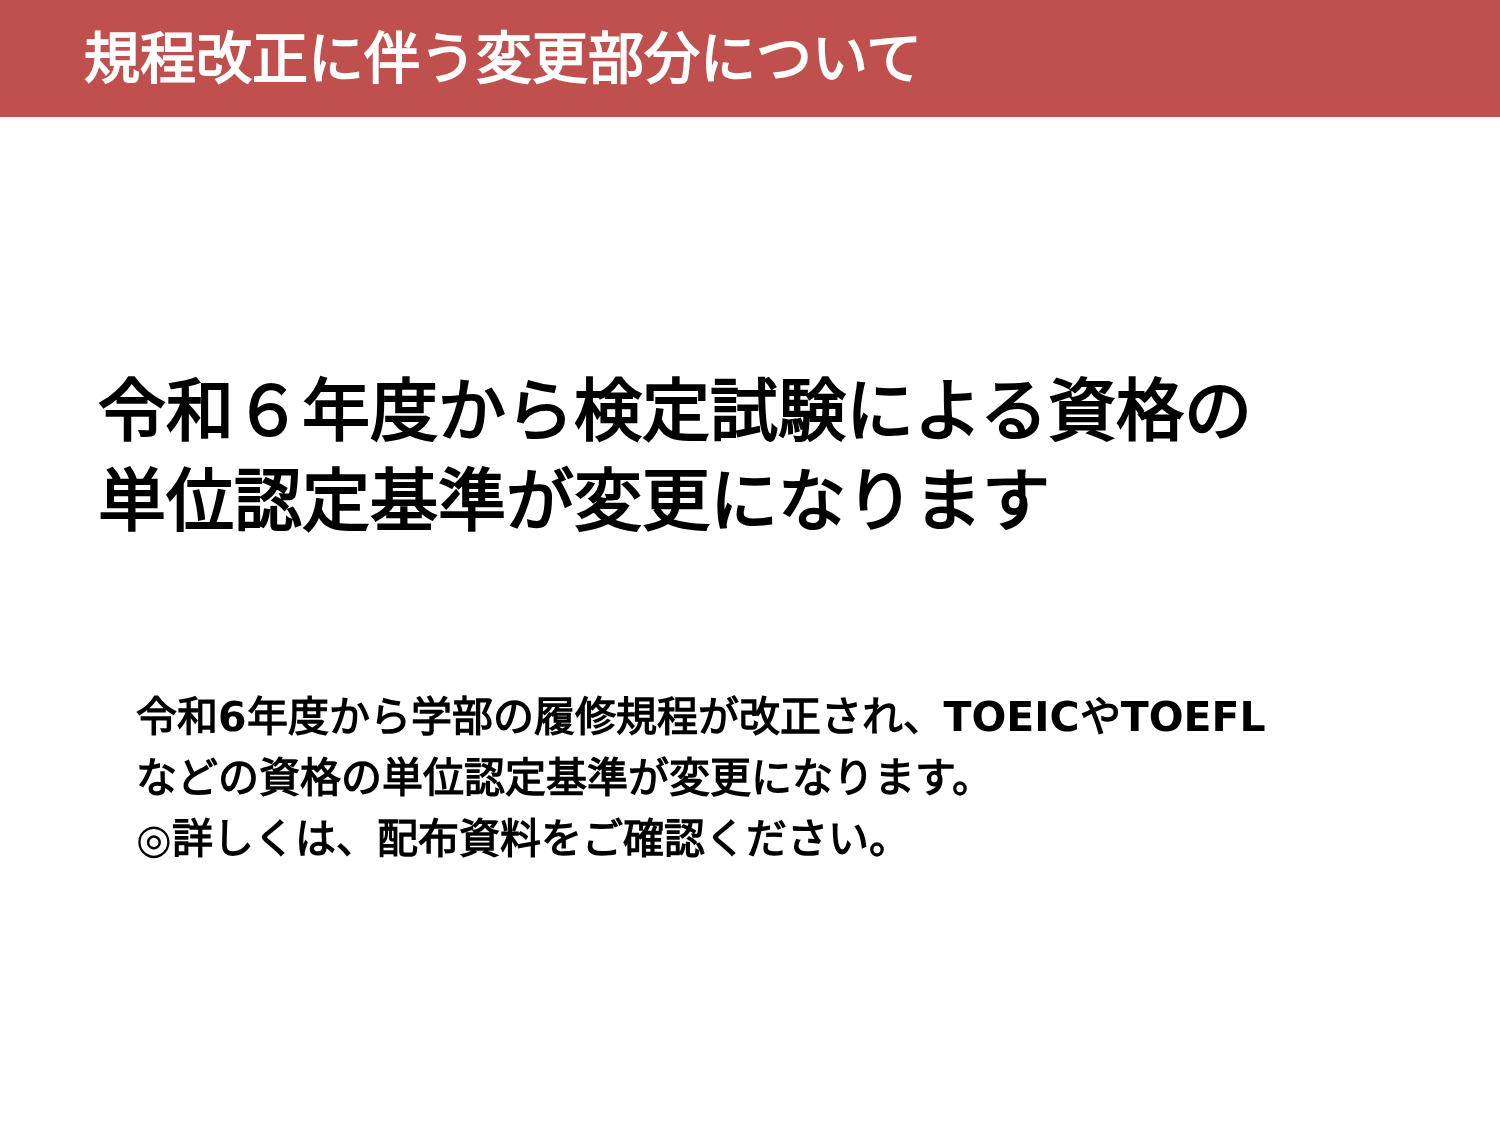規程改正に伴う変更部分について
令和６年度から検定試験による資格の
単位認定基準が変更になります
令和6年度から学部の履修規程が改正され、TOEICやTOEFL
などの資格の単位認定基準が変更になります。
◎詳しくは、配布資料をご確認ください。